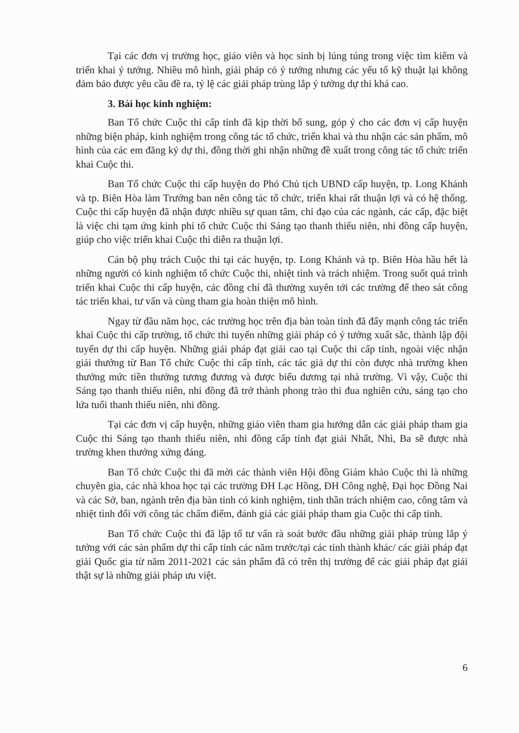Tại các đơn vị trường học, giáo viên và học sinh bị lúng túng trong việc tìm kiếm và triển khai ý tưởng. Nhiều mô hình, giải pháp có ý tưởng nhưng các yếu tố kỹ thuật lại không đảm bảo được yêu cầu đề ra, tỷ lệ các giải pháp trùng lắp ý tưởng dự thi khá cao.
3. Bài học kinh nghiệm:
Ban Tổ chức Cuộc thi cấp tỉnh đã kịp thời bổ sung, góp ý cho các đơn vị cấp huyện những biện pháp, kinh nghiệm trong công tác tổ chức, triển khai và thu nhận các sản phẩm, mô hình của các em đăng ký dự thi, đồng thời ghi nhận những đề xuất trong công tác tổ chức triển khai Cuộc thi.
Ban Tổ chức Cuộc thi cấp huyện do Phó Chủ tịch UBND cấp huyện, tp. Long Khánh và tp. Biên Hòa làm Trưởng ban nên công tác tổ chức, triển khai rất thuận lợi và có hệ thống. Cuộc thi cấp huyện đã nhận được nhiều sự quan tâm, chỉ đạo của các ngành, các cấp, đặc biệt là việc chi tạm ứng kinh phí tổ chức Cuộc thi Sáng tạo thanh thiếu niên, nhi đồng cấp huyện, giúp cho việc triển khai Cuộc thi diễn ra thuận lợi.
Cán bộ phụ trách Cuộc thi tại các huyện, tp. Long Khánh và tp. Biên Hòa hầu hết là những người có kinh nghiệm tổ chức Cuộc thi, nhiệt tình và trách nhiệm. Trong suốt quá trình triển khai Cuộc thi cấp huyện, các đồng chí đã thường xuyên tới các trường để theo sát công tác triển khai, tư vấn và cùng tham gia hoàn thiện mô hình.
Ngay từ đầu năm học, các trường học trên địa bàn toàn tỉnh đã đẩy mạnh công tác triển khai Cuộc thi cấp trường, tổ chức thi tuyển những giải pháp có ý tưởng xuất sắc, thành lập đội tuyển dự thi cấp huyện. Những giải pháp đạt giải cao tại Cuộc thi cấp tỉnh, ngoài việc nhận giải thưởng từ Ban Tổ chức Cuộc thi cấp tỉnh, các tác giả dự thi còn được nhà trường khen thưởng mức tiền thưởng tương đương và được biểu dương tại nhà trường. Vì vậy, Cuộc thi Sáng tạo thanh thiếu niên, nhi đồng đã trở thành phong trào thi đua nghiên cứu, sáng tạo cho lứa tuổi thanh thiếu niên, nhi đồng.
Tại các đơn vị cấp huyện, những giáo viên tham gia hướng dẫn các giải pháp tham gia Cuộc thi Sáng tạo thanh thiếu niên, nhi đồng cấp tỉnh đạt giải Nhất, Nhì, Ba sẽ được nhà trường khen thưởng xứng đáng.
Ban Tổ chức Cuộc thi đã mời các thành viên Hội đồng Giám khảo Cuộc thi là những chuyên gia, các nhà khoa học tại các trường ĐH Lạc Hồng, ĐH Công nghệ, Đại học Đồng Nai và các Sở, ban, ngành trên địa bàn tỉnh có kinh nghiệm, tinh thần trách nhiệm cao, công tâm và nhiệt tình đối với công tác chấm điểm, đánh giá các giải pháp tham gia Cuộc thi cấp tỉnh.
Ban Tổ chức Cuộc thi đã lập tổ tư vấn rà soát bước đầu những giải pháp trùng lắp ý tưởng với các sản phẩm dự thi cấp tỉnh các năm trước/tại các tỉnh thành khác/ các giải pháp đạt giải Quốc gia từ năm 2011-2021 các sản phẩm đã có trên thị trường để các giải pháp đạt giải thật sự là những giải pháp ưu việt.
6